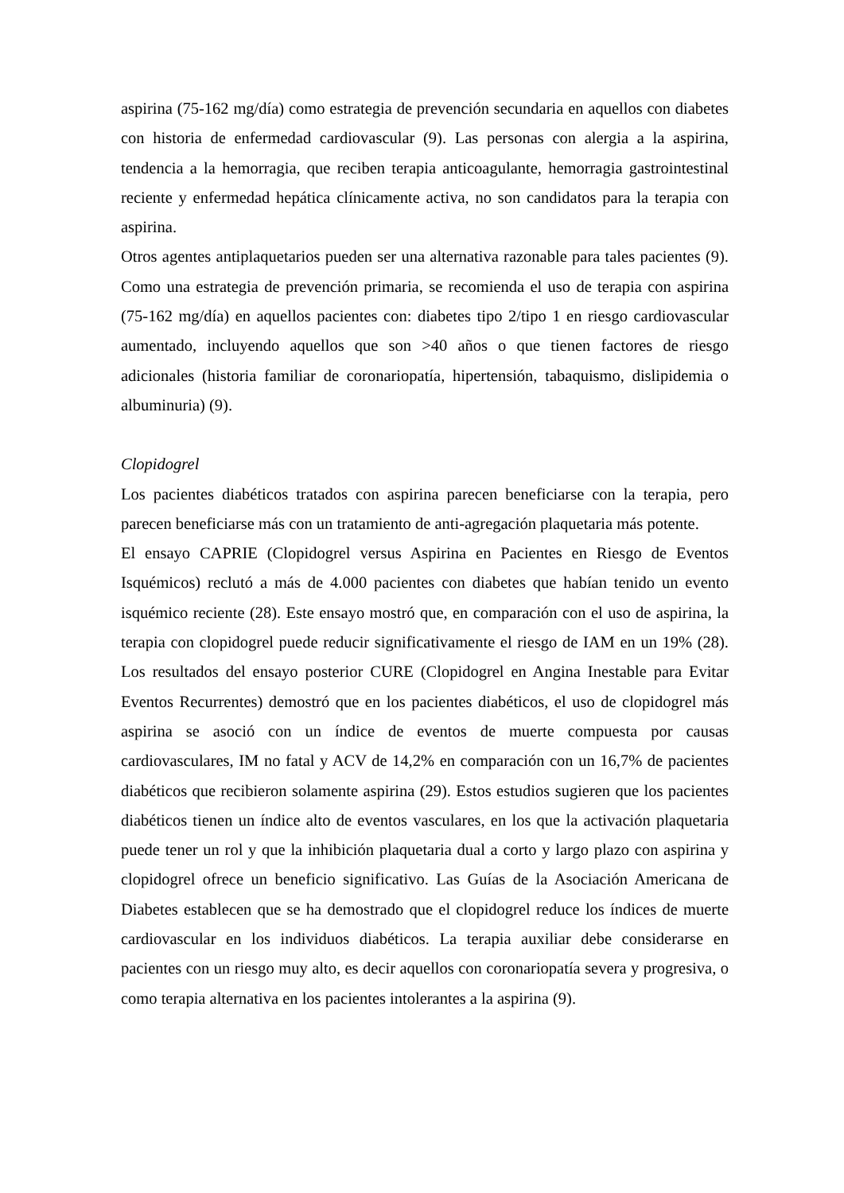aspirina (75-162 mg/día) como estrategia de prevención secundaria en aquellos con diabetes con historia de enfermedad cardiovascular (9). Las personas con alergia a la aspirina, tendencia a la hemorragia, que reciben terapia anticoagulante, hemorragia gastrointestinal reciente y enfermedad hepática clínicamente activa, no son candidatos para la terapia con aspirina.
Otros agentes antiplaquetarios pueden ser una alternativa razonable para tales pacientes (9). Como una estrategia de prevención primaria, se recomienda el uso de terapia con aspirina (75-162 mg/día) en aquellos pacientes con: diabetes tipo 2/tipo 1 en riesgo cardiovascular aumentado, incluyendo aquellos que son >40 años o que tienen factores de riesgo adicionales (historia familiar de coronariopatía, hipertensión, tabaquismo, dislipidemia o albuminuria) (9).
Clopidogrel
Los pacientes diabéticos tratados con aspirina parecen beneficiarse con la terapia, pero parecen beneficiarse más con un tratamiento de anti-agregación plaquetaria más potente.
El ensayo CAPRIE (Clopidogrel versus Aspirina en Pacientes en Riesgo de Eventos Isquémicos) reclutó a más de 4.000 pacientes con diabetes que habían tenido un evento isquémico reciente (28). Este ensayo mostró que, en comparación con el uso de aspirina, la terapia con clopidogrel puede reducir significativamente el riesgo de IAM en un 19% (28). Los resultados del ensayo posterior CURE (Clopidogrel en Angina Inestable para Evitar Eventos Recurrentes) demostró que en los pacientes diabéticos, el uso de clopidogrel más aspirina se asoció con un índice de eventos de muerte compuesta por causas cardiovasculares, IM no fatal y ACV de 14,2% en comparación con un 16,7% de pacientes diabéticos que recibieron solamente aspirina (29). Estos estudios sugieren que los pacientes diabéticos tienen un índice alto de eventos vasculares, en los que la activación plaquetaria puede tener un rol y que la inhibición plaquetaria dual a corto y largo plazo con aspirina y clopidogrel ofrece un beneficio significativo. Las Guías de la Asociación Americana de Diabetes establecen que se ha demostrado que el clopidogrel reduce los índices de muerte cardiovascular en los individuos diabéticos. La terapia auxiliar debe considerarse en pacientes con un riesgo muy alto, es decir aquellos con coronariopatía severa y progresiva, o como terapia alternativa en los pacientes intolerantes a la aspirina (9).